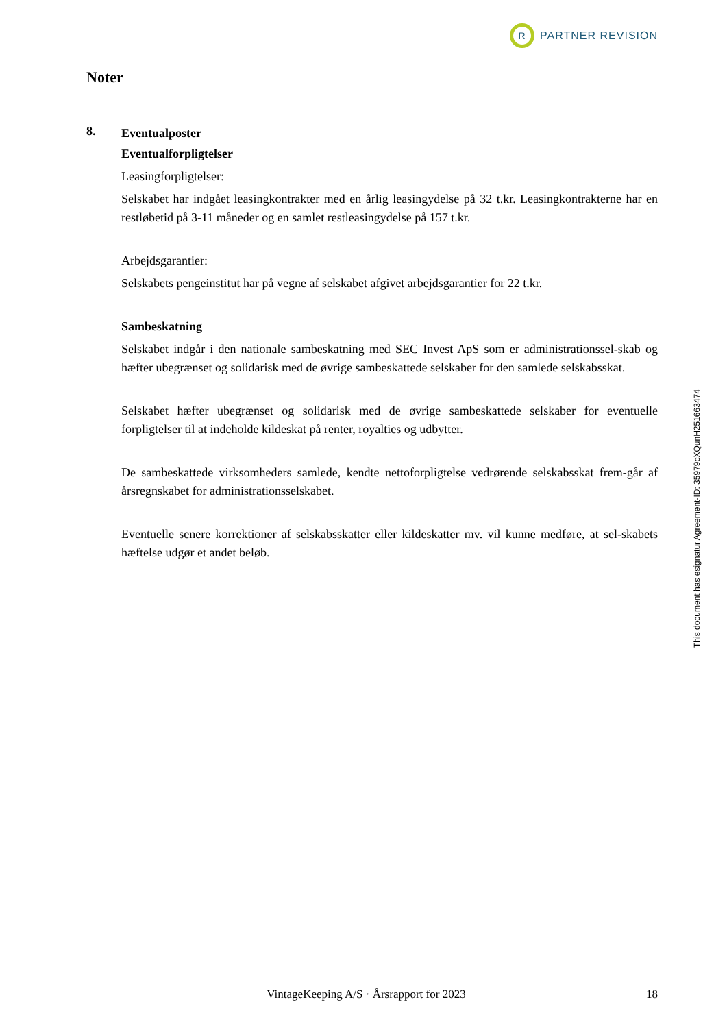R
PARTNER REVISION
Noter
8.
Eventualposter
Eventualforpligtelser
Leasingforpligtelser:
Selskabet har indgået leasingkontrakter med en årlig leasingydelse på 32 t.kr. Leasingkontrakterne har en restløbetid på 3-11 måneder og en samlet restleasingydelse på 157 t.kr.
Arbejdsgarantier:
Selskabets pengeinstitut har på vegne af selskabet afgivet arbejdsgarantier for 22 t.kr.
Sambeskatning
Selskabet indgår i den nationale sambeskatning med SEC Invest ApS som er administrationssel-skab og hæfter ubegrænset og solidarisk med de øvrige sambeskattede selskaber for den samlede selskabsskat.
Selskabet hæfter ubegrænset og solidarisk med de øvrige sambeskattede selskaber for eventuelle forpligtelser til at indeholde kildeskat på renter, royalties og udbytter.
De sambeskattede virksomheders samlede, kendte nettoforpligtelse vedrørende selskabsskat frem-går af årsregnskabet for administrationsselskabet.
Eventuelle senere korrektioner af selskabsskatter eller kildeskatter mv. vil kunne medføre, at sel-skabets hæftelse udgør et andet beløb.
This document has esignatur Agreement-ID: 35979cXQunH251663474
VintageKeeping A/S · Årsrapport for 2023 18